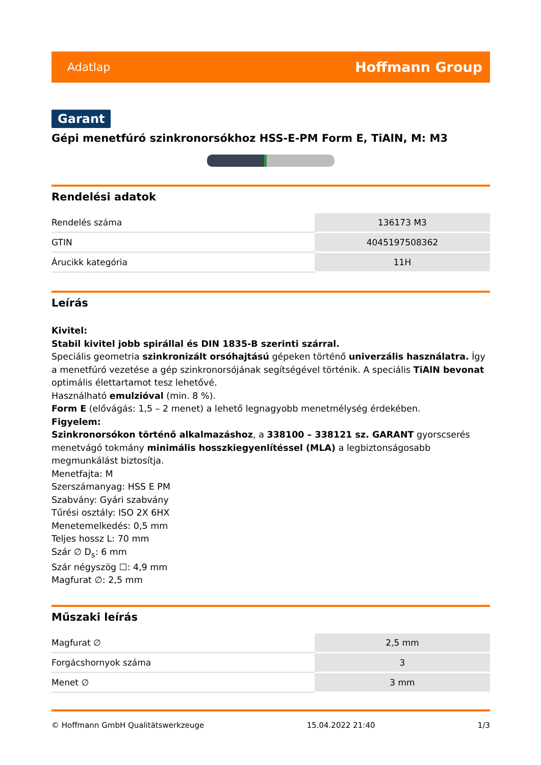Adatlap Hoffmann Group
Garant
Gépi menetfúró szinkronorsókhoz HSS-E-PM Form E, TiAlN, M: M3
Rendelési adatok
| Rendelés száma | 136173 M3 |
| GTIN | 4045197508362 |
| Árucikk kategória | 11H |
Leírás
Kivitel:
Stabil kivitel jobb spirállal és DIN 1835-B szerinti szárral.
Speciális geometria szinkronizált orsóhajtású gépeken történő univerzális használatra. Így a menetfúró vezetése a gép szinkronorsójának segítségével történik. A speciális TiAlN bevonat optimális élettartamot tesz lehetővé.
Használható emulzióval (min. 8 %).
Form E (elővágás: 1,5 – 2 menet) a lehető legnagyobb menetmélység érdekében.
Figyelem:
Szinkronorsókon történő alkalmazáshoz, a 338100 – 338121 sz. GARANT gyorscserés menetvágó tokmány minimális hosszkiegyenlítéssel (MLA) a legbiztonságosabb megmunkálást biztosítja.
Menetfajta: M
Szerszámanyag: HSS E PM
Szabvány: Gyári szabvány
Tűrési osztály: ISO 2X 6HX
Menetemelkedés: 0,5 mm
Teljes hossz L: 70 mm
Szár ∅ D<sub>s</sub>: 6 mm
Szár négyszög ☐: 4,9 mm
Magfurat ∅: 2,5 mm
Műszaki leírás
| Magfurat ∅ | 2,5 mm |
| Forgácshornyok száma | 3 |
| Menet ∅ | 3 mm |
© Hoffmann GmbH Qualitätswerkzeuge 15.04.2022 21:40 1/3